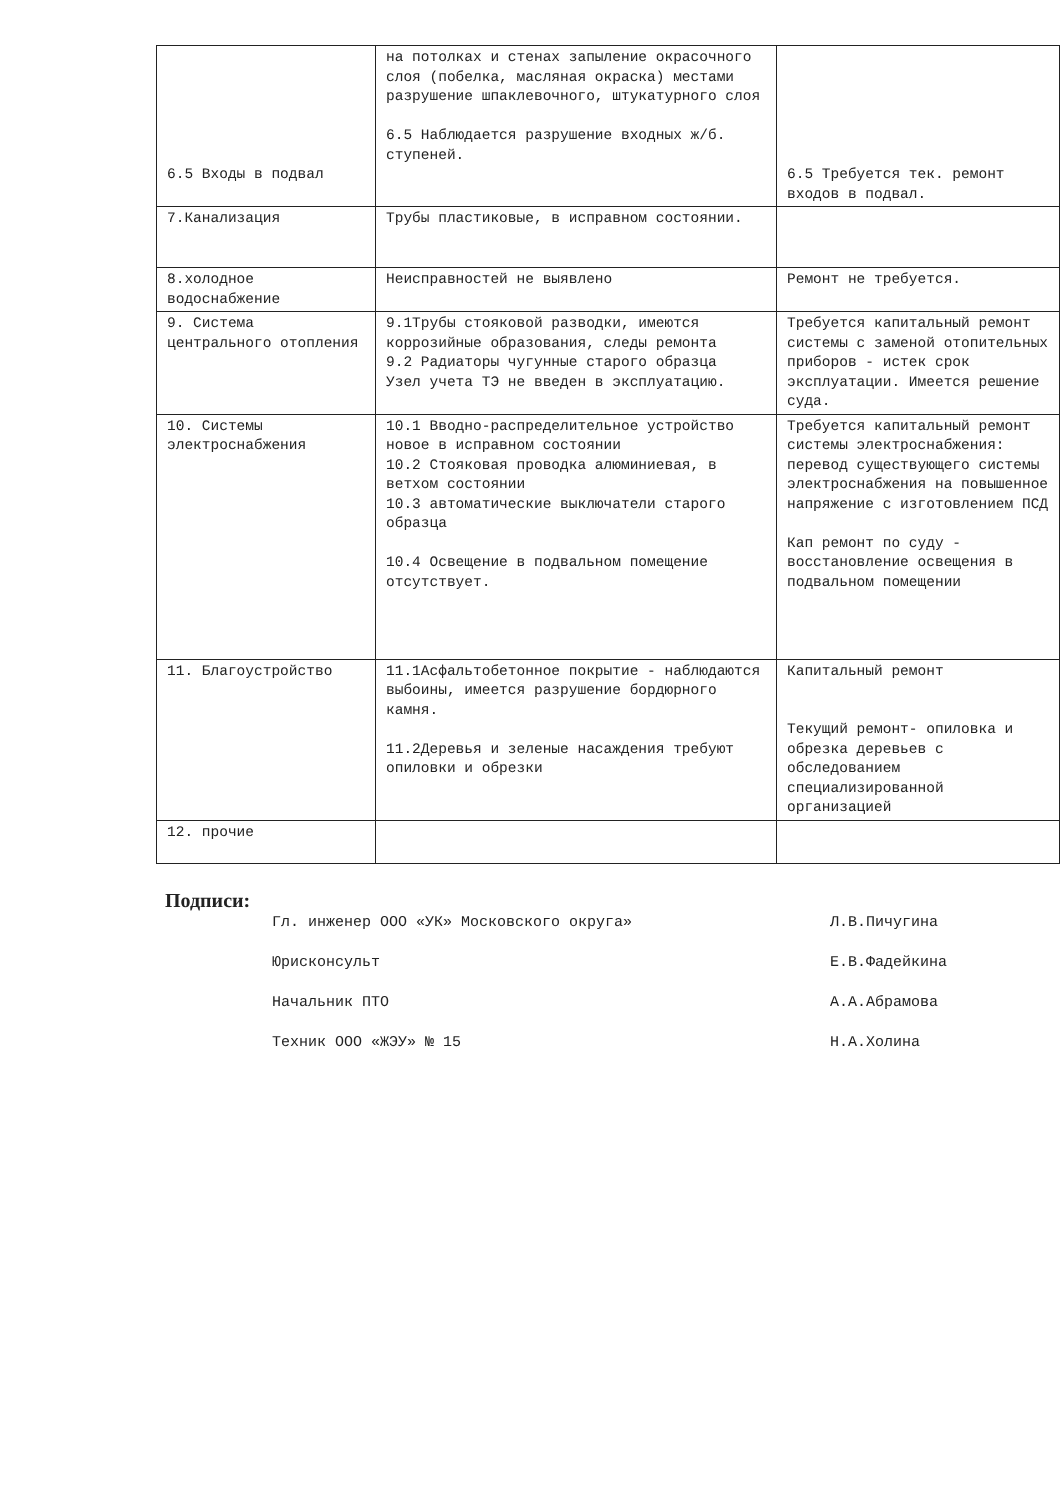| 6.5 Входы в подвал | на потолках и стенах запыление окрасочного слоя (побелка, масляная окраска) местами разрушение шпаклевочного, штукатурного слоя 6.5 Наблюдается разрушение входных ж/б. ступеней. | 6.5 Требуется тек. ремонт входов в подвал. |
| 7.Канализация | Трубы пластиковые, в исправном состоянии. | |
| 8.холодное водоснабжение | Неисправностей не выявлено | Ремонт не требуется. |
| 9. Система центрального отопления | 9.1Трубы стояковой разводки, имеются коррозийные образования, следы ремонта 9.2 Радиаторы чугунные старого образца Узел учета ТЭ не введен в эксплуатацию. | Требуется капитальный ремонт системы с заменой отопительных приборов - истек срок эксплуатации. Имеется решение суда. |
| 10. Системы электроснабжения | 10.1 Вводно-распределительное устройство новое в исправном состоянии 10.2 Стояковая проводка алюминиевая, в ветхом состоянии 10.3 автоматические выключатели старого образца 10.4 Освещение в подвальном помещение отсутствует. | Требуется капитальный ремонт системы электроснабжения: перевод существующего системы электроснабжения на повышенное напряжение с изготовлением ПСД Кап ремонт по суду - восстановление освещения в подвальном помещении |
| 11. Благоустройство | 11.1Асфальтобетонное покрытие - наблюдаются выбоины, имеется разрушение бордюрного камня. 11.2Деревья и зеленые насаждения требуют опиловки и обрезки | Капитальный ремонт Текущий ремонт- опиловка и обрезка деревьев с обследованием специализированной организацией |
| 12. прочие | | |
Подписи:
Гл. инженер ООО «УК» Московского округа» Л.В.Пичугина
Юрисконсульт Е.В.Фадейкина
Начальник ПТО А.А.Абрамова
Техник ООО «ЖЭУ» № 15 Н.А.Холина